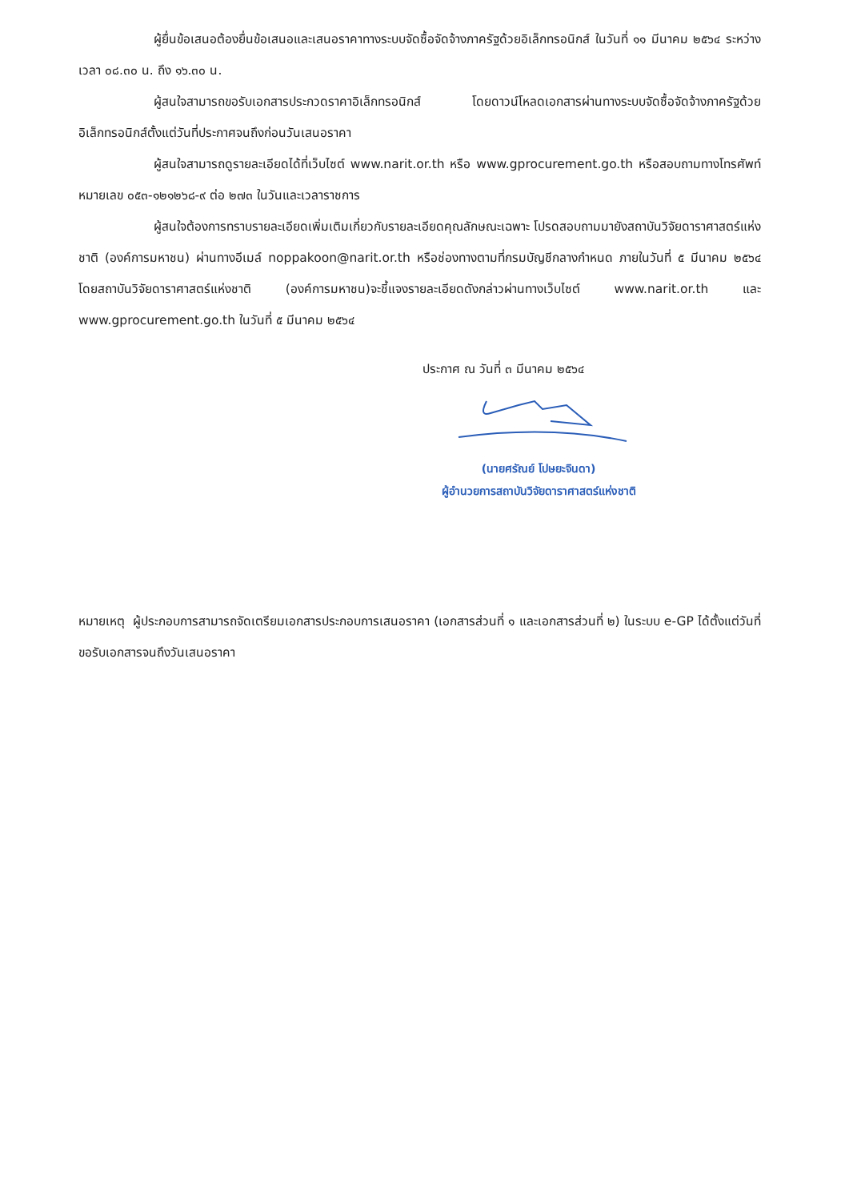ผู้ยื่นข้อเสนอต้องยื่นข้อเสนอและเสนอราคาทางระบบจัดซื้อจัดจ้างภาครัฐด้วยอิเล็กทรอนิกส์ ในวันที่ ๑๑ มีนาคม ๒๕๖๔ ระหว่างเวลา ๐๘.๓๐ น. ถึง ๑๖.๓๐ น.
ผู้สนใจสามารถขอรับเอกสารประกวดราคาอิเล็กทรอนิกส์ โดยดาวน์โหลดเอกสารผ่านทางระบบจัดซื้อจัดจ้างภาครัฐด้วยอิเล็กทรอนิกส์ตั้งแต่วันที่ประกาศจนถึงก่อนวันเสนอราคา
ผู้สนใจสามารถดูรายละเอียดได้ที่เว็บไซต์ www.narit.or.th หรือ www.gprocurement.go.th หรือสอบถามทางโทรศัพท์หมายเลข ๐๕๓-๑๒๑๒๖๘-๙ ต่อ ๒๗๓ ในวันและเวลาราชการ
ผู้สนใจต้องการทราบรายละเอียดเพิ่มเติมเกี่ยวกับรายละเอียดคุณลักษณะเฉพาะ โปรดสอบถามมายังสถาบันวิจัยดาราศาสตร์แห่งชาติ (องค์การมหาชน) ผ่านทางอีเมล์ noppakoon@narit.or.th หรือช่องทางตามที่กรมบัญชีกลางกำหนด ภายในวันที่ ๕ มีนาคม ๒๕๖๔ โดยสถาบันวิจัยดาราศาสตร์แห่งชาติ (องค์การมหาชน)จะชี้แจงรายละเอียดดังกล่าวผ่านทางเว็บไซต์ www.narit.or.th และ www.gprocurement.go.th ในวันที่ ๕ มีนาคม ๒๕๖๔
ประกาศ ณ วันที่ ๓ มีนาคม ๒๕๖๔
(นายศรัณย์ โปษยะจินดา)
ผู้อำนวยการสถาบันวิจัยดาราศาสตร์แห่งชาติ
หมายเหตุ ผู้ประกอบการสามารถจัดเตรียมเอกสารประกอบการเสนอราคา (เอกสารส่วนที่ ๑ และเอกสารส่วนที่ ๒) ในระบบ e-GP ได้ตั้งแต่วันที่ ขอรับเอกสารจนถึงวันเสนอราคา